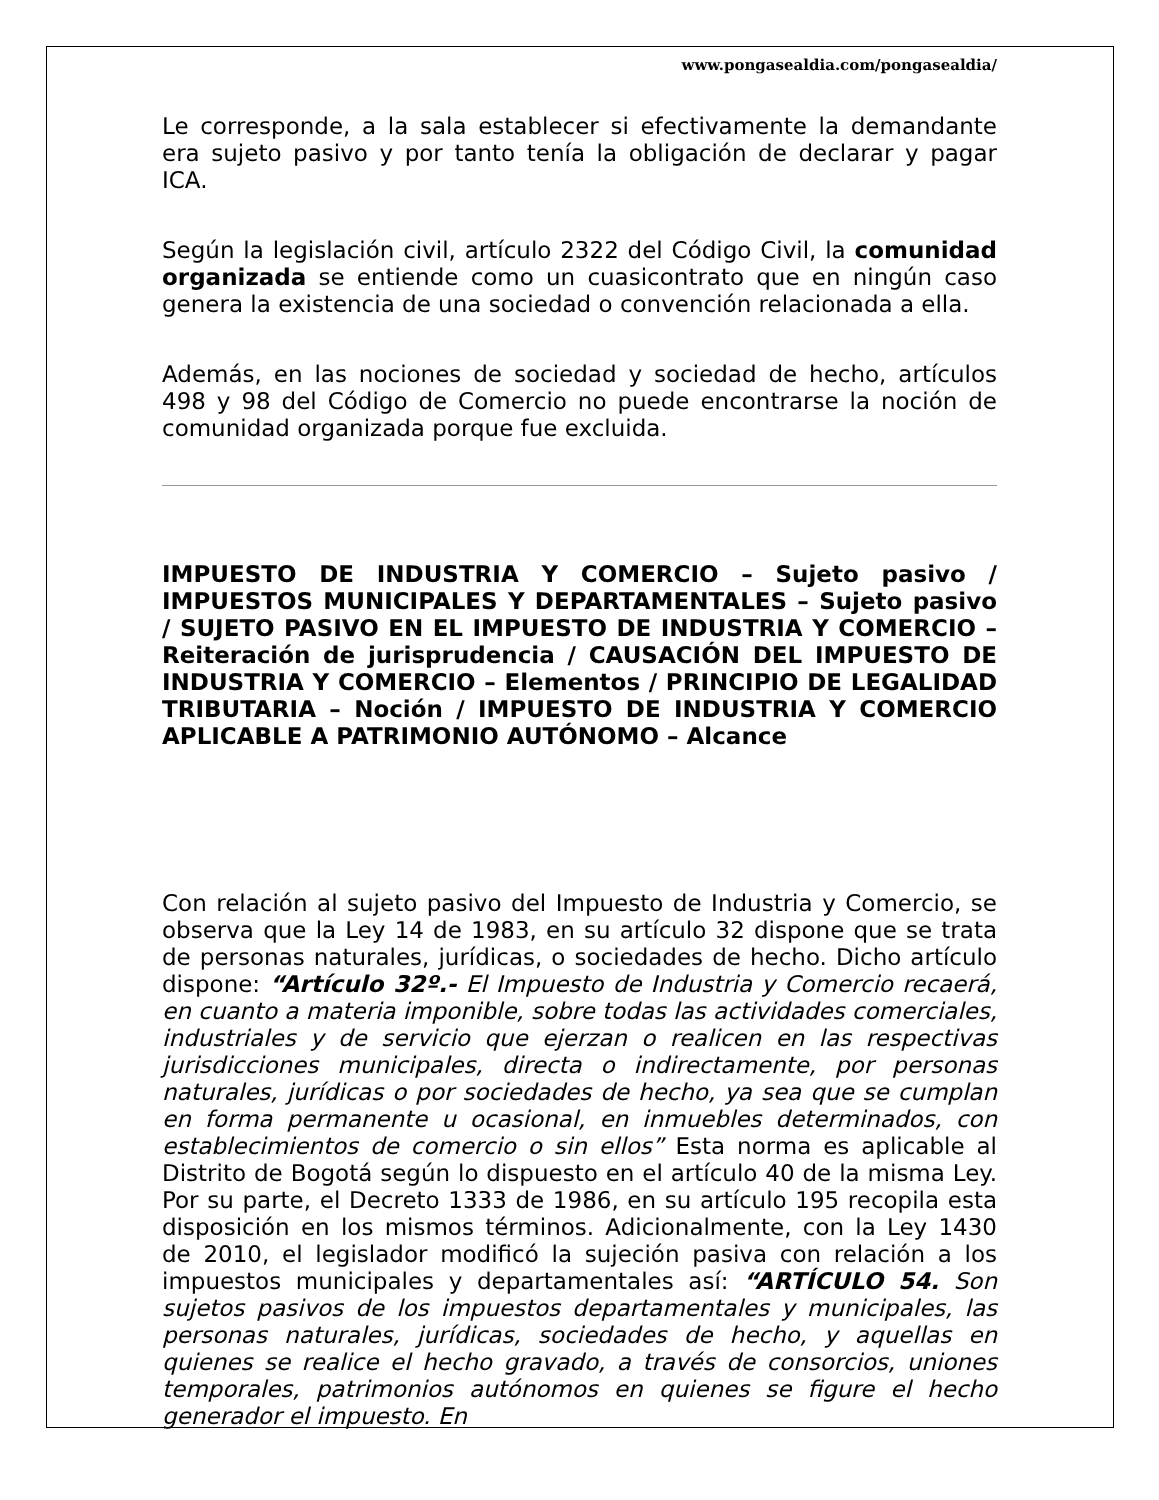www.pongasealdia.com/pongasealdia/
Le corresponde, a la sala establecer si efectivamente la demandante era sujeto pasivo y por tanto tenía la obligación de declarar y pagar ICA.
Según la legislación civil, artículo 2322 del Código Civil, la comunidad organizada se entiende como un cuasicontrato que en ningún caso genera la existencia de una sociedad o convención relacionada a ella.
Además, en las nociones de sociedad y sociedad de hecho, artículos 498 y 98 del Código de Comercio no puede encontrarse la noción de comunidad organizada porque fue excluida.
IMPUESTO DE INDUSTRIA Y COMERCIO – Sujeto pasivo / IMPUESTOS MUNICIPALES Y DEPARTAMENTALES – Sujeto pasivo / SUJETO PASIVO EN EL IMPUESTO DE INDUSTRIA Y COMERCIO – Reiteración de jurisprudencia / CAUSACIÓN DEL IMPUESTO DE INDUSTRIA Y COMERCIO – Elementos / PRINCIPIO DE LEGALIDAD TRIBUTARIA – Noción / IMPUESTO DE INDUSTRIA Y COMERCIO APLICABLE A PATRIMONIO AUTÓNOMO – Alcance
Con relación al sujeto pasivo del Impuesto de Industria y Comercio, se observa que la Ley 14 de 1983, en su artículo 32 dispone que se trata de personas naturales, jurídicas, o sociedades de hecho. Dicho artículo dispone: “Artículo 32º.- El Impuesto de Industria y Comercio recaerá, en cuanto a materia imponible, sobre todas las actividades comerciales, industriales y de servicio que ejerzan o realicen en las respectivas jurisdicciones municipales, directa o indirectamente, por personas naturales, jurídicas o por sociedades de hecho, ya sea que se cumplan en forma permanente u ocasional, en inmuebles determinados, con establecimientos de comercio o sin ellos” Esta norma es aplicable al Distrito de Bogotá según lo dispuesto en el artículo 40 de la misma Ley. Por su parte, el Decreto 1333 de 1986, en su artículo 195 recopila esta disposición en los mismos términos. Adicionalmente, con la Ley 1430 de 2010, el legislador modificó la sujeción pasiva con relación a los impuestos municipales y departamentales así: “ARTÍCULO 54. Son sujetos pasivos de los impuestos departamentales y municipales, las personas naturales, jurídicas, sociedades de hecho, y aquellas en quienes se realice el hecho gravado, a través de consorcios, uniones temporales, patrimonios autónomos en quienes se figure el hecho generador el impuesto. En